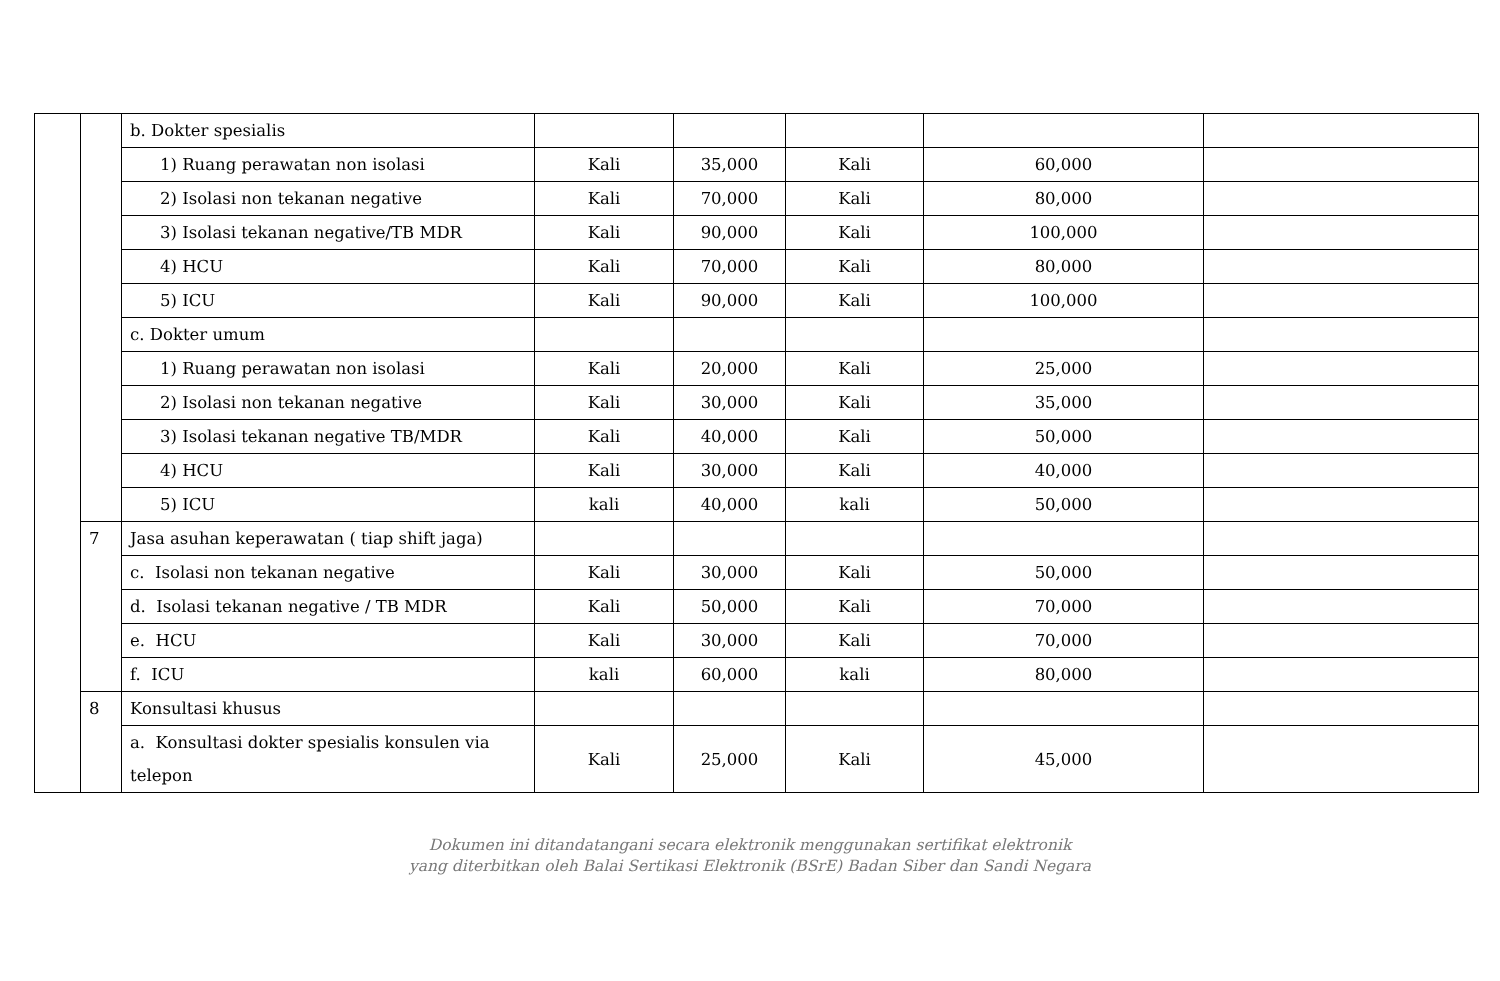| | | b. Dokter spesialis | | | | | |
| | | 1) Ruang perawatan non isolasi | Kali | 35,000 | Kali | 60,000 | |
| | | 2) Isolasi non tekanan negative | Kali | 70,000 | Kali | 80,000 | |
| | | 3) Isolasi tekanan negative/TB MDR | Kali | 90,000 | Kali | 100,000 | |
| | | 4) HCU | Kali | 70,000 | Kali | 80,000 | |
| | | 5) ICU | Kali | 90,000 | Kali | 100,000 | |
| | | c. Dokter umum | | | | | |
| | | 1) Ruang perawatan non isolasi | Kali | 20,000 | Kali | 25,000 | |
| | | 2) Isolasi non tekanan negative | Kali | 30,000 | Kali | 35,000 | |
| | | 3) Isolasi tekanan negative TB/MDR | Kali | 40,000 | Kali | 50,000 | |
| | | 4) HCU | Kali | 30,000 | Kali | 40,000 | |
| | | 5) ICU | kali | 40,000 | kali | 50,000 | |
| | 7 | Jasa asuhan keperawatan ( tiap shift jaga) | | | | | |
| | | c. Isolasi non tekanan negative | Kali | 30,000 | Kali | 50,000 | |
| | | d. Isolasi tekanan negative / TB MDR | Kali | 50,000 | Kali | 70,000 | |
| | | e. HCU | Kali | 30,000 | Kali | 70,000 | |
| | | f. ICU | kali | 60,000 | kali | 80,000 | |
| | 8 | Konsultasi khusus | | | | | |
| | | a. Konsultasi dokter spesialis konsulen via telepon | Kali | 25,000 | Kali | 45,000 | |
Dokumen ini ditandatangani secara elektronik menggunakan sertifikat elektronik
yang diterbitkan oleh Balai Sertikasi Elektronik (BSrE) Badan Siber dan Sandi Negara